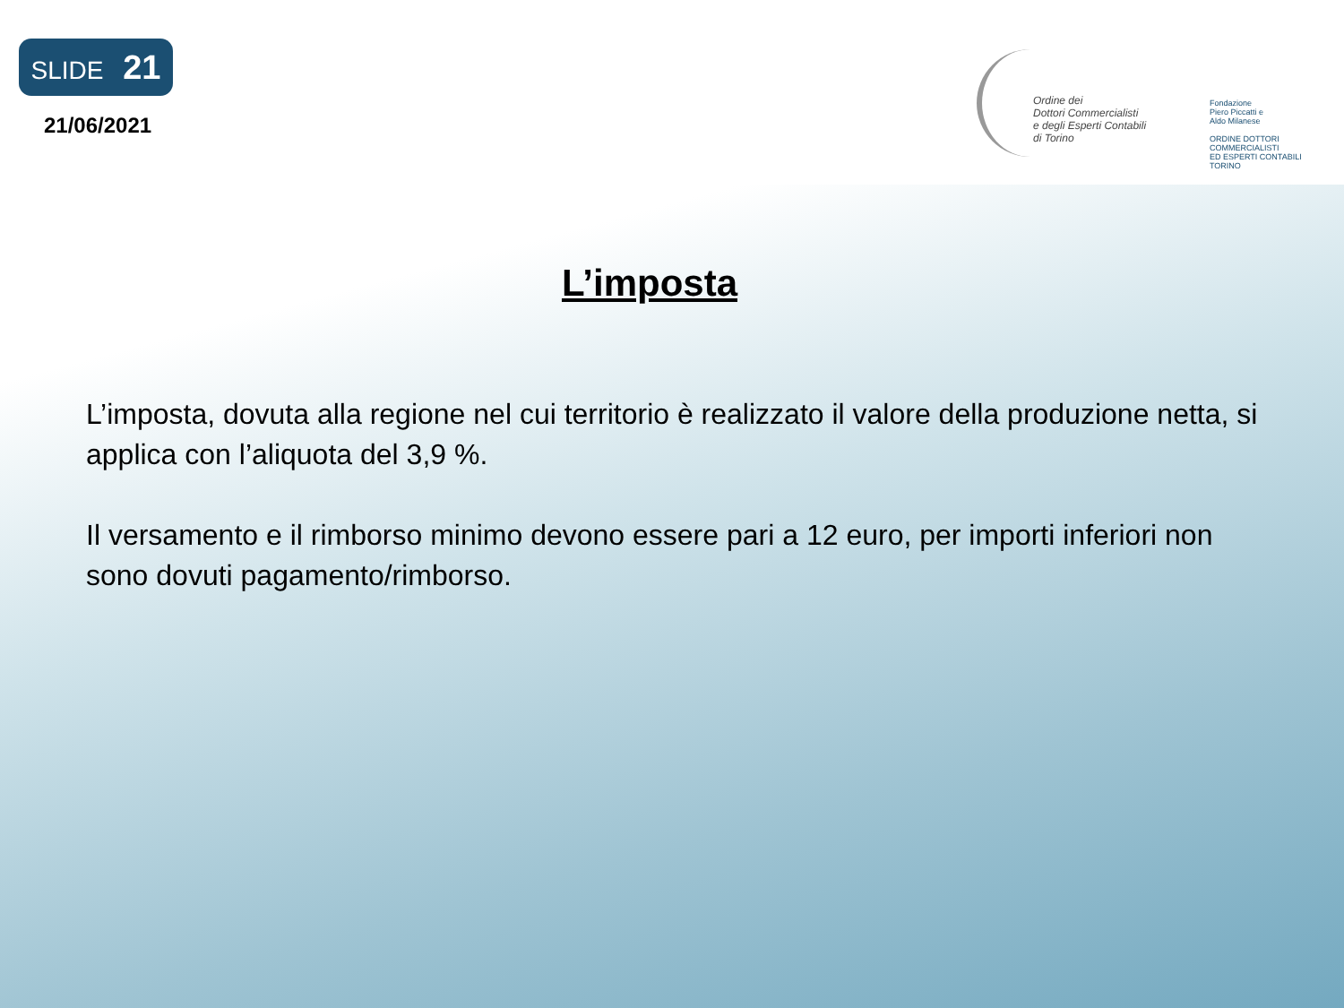SLIDE 21
21/06/2021
Ordine dei
Dottori Commercialisti
e degli Esperti Contabili
di Torino
Fondazione
Piero Piccatti e
Aldo Milanese
ORDINE DOTTORI
COMMERCIALISTI
ED ESPERTI CONTABILI
TORINO
L’imposta
L’imposta, dovuta alla regione nel cui territorio è realizzato il valore della produzione netta, si applica con l’aliquota del 3,9 %.
Il versamento e il rimborso minimo devono essere pari a 12 euro, per importi inferiori non sono dovuti pagamento/rimborso.